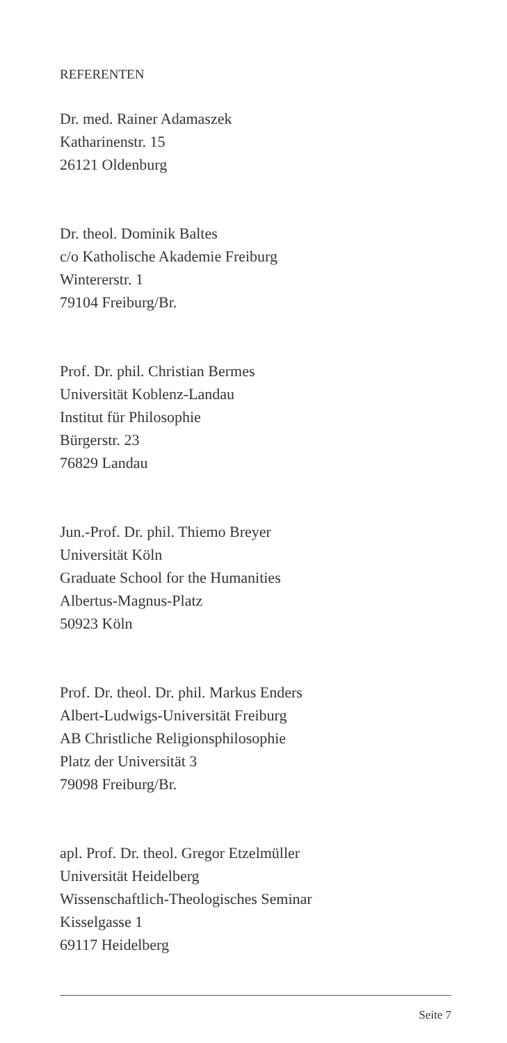REFERENTEN
Dr. med. Rainer Adamaszek
Katharinenstr. 15
26121 Oldenburg
Dr. theol. Dominik Baltes
c/o Katholische Akademie Freiburg
Wintererstr. 1
79104 Freiburg/Br.
Prof. Dr. phil. Christian Bermes
Universität Koblenz-Landau
Institut für Philosophie
Bürgerstr. 23
76829 Landau
Jun.-Prof. Dr. phil. Thiemo Breyer
Universität Köln
Graduate School for the Humanities
Albertus-Magnus-Platz
50923 Köln
Prof. Dr. theol. Dr. phil. Markus Enders
Albert-Ludwigs-Universität Freiburg
AB Christliche Religionsphilosophie
Platz der Universität 3
79098 Freiburg/Br.
apl. Prof. Dr. theol. Gregor Etzelmüller
Universität Heidelberg
Wissenschaftlich-Theologisches Seminar
Kisselgasse 1
69117 Heidelberg
Seite 7